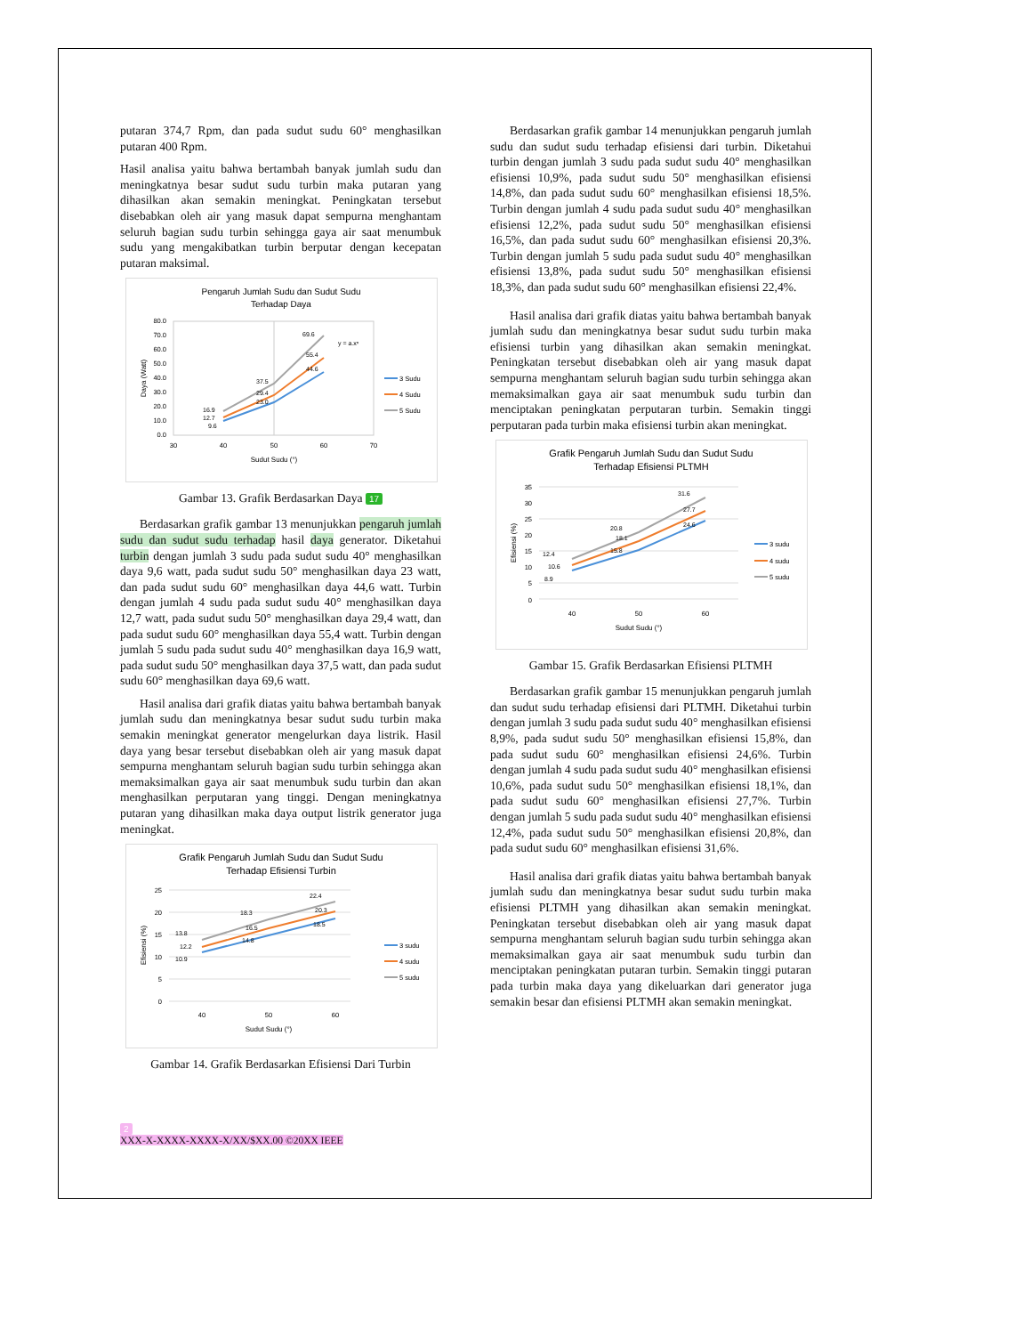putaran 374,7 Rpm, dan pada sudut sudu 60° menghasilkan putaran 400 Rpm.
Hasil analisa yaitu bahwa bertambah banyak jumlah sudu dan meningkatnya besar sudut sudu turbin maka putaran yang dihasilkan akan semakin meningkat. Peningkatan tersebut disebabkan oleh air yang masuk dapat sempurna menghantam seluruh bagian sudu turbin sehingga gaya air saat menumbuk sudu yang mengakibatkan turbin berputar dengan kecepatan putaran maksimal.
Pengaruh Jumlah Sudu dan Sudut Sudu
Terhadap Daya
80.0
70.0
60.0
50.0
40.0
30.0
20.0
10.0
0.0
30
40
50
60
70
Sudut Sudu (°)
Daya (Watt)
16.9
12.7
9.6
37.5
29.4
23.0
69.6
55.4
44.6
y = a.xⁿ
3 Sudu
4 Sudu
5 Sudu
Gambar 13. Grafik Berdasarkan Daya 17
Berdasarkan grafik gambar 13 menunjukkan pengaruh jumlah sudu dan sudut sudu terhadap hasil daya generator. Diketahui turbin dengan jumlah 3 sudu pada sudut sudu 40° menghasilkan daya 9,6 watt, pada sudut sudu 50° menghasilkan daya 23 watt, dan pada sudut sudu 60° menghasilkan daya 44,6 watt. Turbin dengan jumlah 4 sudu pada sudut sudu 40° menghasilkan daya 12,7 watt, pada sudut sudu 50° menghasilkan daya 29,4 watt, dan pada sudut sudu 60° menghasilkan daya 55,4 watt. Turbin dengan jumlah 5 sudu pada sudut sudu 40° menghasilkan daya 16,9 watt, pada sudut sudu 50° menghasilkan daya 37,5 watt, dan pada sudut sudu 60° menghasilkan daya 69,6 watt.
Hasil analisa dari grafik diatas yaitu bahwa bertambah banyak jumlah sudu dan meningkatnya besar sudut sudu turbin maka semakin meningkat generator mengelurkan daya listrik. Hasil daya yang besar tersebut disebabkan oleh air yang masuk dapat sempurna menghantam seluruh bagian sudu turbin sehingga akan memaksimalkan gaya air saat menumbuk sudu turbin dan akan menghasilkan perputaran yang tinggi. Dengan meningkatnya putaran yang dihasilkan maka daya output listrik generator juga meningkat.
Grafik Pengaruh Jumlah Sudu dan Sudut Sudu
Terhadap Efisiensi Turbin
25
20
15
10
5
0
13.8
12.2
10.9
18.3
16.5
14.8
22.4
20.3
18.5
40
50
60
Sudut Sudu (°)
Efisiensi (%)
3 sudu
4 sudu
5 sudu
Gambar 14. Grafik Berdasarkan Efisiensi Dari Turbin
Berdasarkan grafik gambar 14 menunjukkan pengaruh jumlah sudu dan sudut sudu terhadap efisiensi dari turbin. Diketahui turbin dengan jumlah 3 sudu pada sudut sudu 40° menghasilkan efisiensi 10,9%, pada sudut sudu 50° menghasilkan efisiensi 14,8%, dan pada sudut sudu 60° menghasilkan efisiensi 18,5%. Turbin dengan jumlah 4 sudu pada sudut sudu 40° menghasilkan efisiensi 12,2%, pada sudut sudu 50° menghasilkan efisiensi 16,5%, dan pada sudut sudu 60° menghasilkan efisiensi 20,3%. Turbin dengan jumlah 5 sudu pada sudut sudu 40° menghasilkan efisiensi 13,8%, pada sudut sudu 50° menghasilkan efisiensi 18,3%, dan pada sudut sudu 60° menghasilkan efisiensi 22,4%.
Hasil analisa dari grafik diatas yaitu bahwa bertambah banyak jumlah sudu dan meningkatnya besar sudut sudu turbin maka efisiensi turbin yang dihasilkan akan semakin meningkat. Peningkatan tersebut disebabkan oleh air yang masuk dapat sempurna menghantam seluruh bagian sudu turbin sehingga akan memaksimalkan gaya air saat menumbuk sudu turbin dan menciptakan peningkatan perputaran turbin. Semakin tinggi perputaran pada turbin maka efisiensi turbin akan meningkat.
Grafik Pengaruh Jumlah Sudu dan Sudut Sudu
Terhadap Efisiensi PLTMH
35
30
25
20
15
10
5
0
12.4
10.6
8.9
20.8
18.1
15.8
31.6
27.7
24.6
40
50
60
Sudut Sudu (°)
Efisiensi (%)
3 sudu
4 sudu
5 sudu
Gambar 15. Grafik Berdasarkan Efisiensi PLTMH
Berdasarkan grafik gambar 15 menunjukkan pengaruh jumlah dan sudut sudu terhadap efisiensi dari PLTMH. Diketahui turbin dengan jumlah 3 sudu pada sudut sudu 40° menghasilkan efisiensi 8,9%, pada sudut sudu 50° menghasilkan efisiensi 15,8%, dan pada sudut sudu 60° menghasilkan efisiensi 24,6%. Turbin dengan jumlah 4 sudu pada sudut sudu 40° menghasilkan efisiensi 10,6%, pada sudut sudu 50° menghasilkan efisiensi 18,1%, dan pada sudut sudu 60° menghasilkan efisiensi 27,7%. Turbin dengan jumlah 5 sudu pada sudut sudu 40° menghasilkan efisiensi 12,4%, pada sudut sudu 50° menghasilkan efisiensi 20,8%, dan pada sudut sudu 60° menghasilkan efisiensi 31,6%.
Hasil analisa dari grafik diatas yaitu bahwa bertambah banyak jumlah sudu dan meningkatnya besar sudut sudu turbin maka efisiensi PLTMH yang dihasilkan akan semakin meningkat. Peningkatan tersebut disebabkan oleh air yang masuk dapat sempurna menghantam seluruh bagian sudu turbin sehingga akan memaksimalkan gaya air saat menumbuk sudu turbin dan menciptakan peningkatan putaran turbin. Semakin tinggi putaran pada turbin maka daya yang dikeluarkan dari generator juga semakin besar dan efisiensi PLTMH akan semakin meningkat.
2
XXX-X-XXXX-XXXX-X/XX/$XX.00 ©20XX IEEE